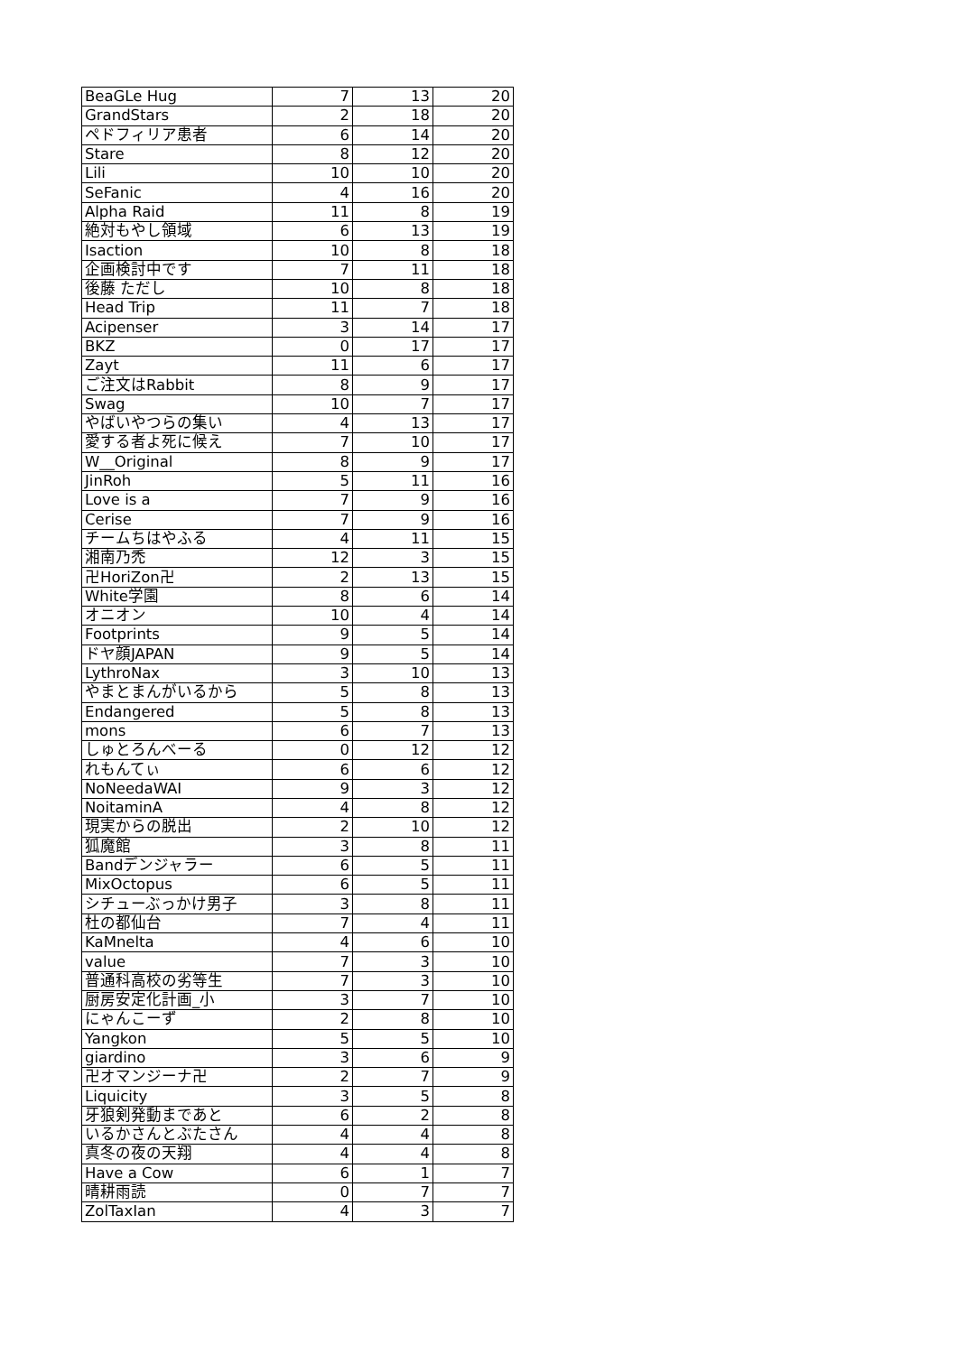| BeaGLe Hug | 7 | 13 | 20 |
| GrandStars | 2 | 18 | 20 |
| ペドフィリア患者 | 6 | 14 | 20 |
| Stare | 8 | 12 | 20 |
| Lili | 10 | 10 | 20 |
| SeFanic | 4 | 16 | 20 |
| Alpha Raid | 11 | 8 | 19 |
| 絶対もやし領域 | 6 | 13 | 19 |
| Isaction | 10 | 8 | 18 |
| 企画検討中です | 7 | 11 | 18 |
| 後藤 ただし | 10 | 8 | 18 |
| Head Trip | 11 | 7 | 18 |
| Acipenser | 3 | 14 | 17 |
| BKZ | 0 | 17 | 17 |
| Zayt | 11 | 6 | 17 |
| ご注文はRabbit | 8 | 9 | 17 |
| Swag | 10 | 7 | 17 |
| やばいやつらの集い | 4 | 13 | 17 |
| 愛する者よ死に候え | 7 | 10 | 17 |
| W__Original | 8 | 9 | 17 |
| JinRoh | 5 | 11 | 16 |
| Love is a | 7 | 9 | 16 |
| Cerise | 7 | 9 | 16 |
| チームちはやふる | 4 | 11 | 15 |
| 湘南乃禿 | 12 | 3 | 15 |
| 卍HoriZon卍 | 2 | 13 | 15 |
| White学園 | 8 | 6 | 14 |
| オニオン | 10 | 4 | 14 |
| Footprints | 9 | 5 | 14 |
| ドヤ顔JAPAN | 9 | 5 | 14 |
| LythroNax | 3 | 10 | 13 |
| やまとまんがいるから | 5 | 8 | 13 |
| Endangered | 5 | 8 | 13 |
| mons | 6 | 7 | 13 |
| しゅとろんべーる | 0 | 12 | 12 |
| れもんてぃ | 6 | 6 | 12 |
| NoNeedaWAI | 9 | 3 | 12 |
| NoitaminA | 4 | 8 | 12 |
| 現実からの脱出 | 2 | 10 | 12 |
| 狐魔館 | 3 | 8 | 11 |
| Bandデンジャラー | 6 | 5 | 11 |
| MixOctopus | 6 | 5 | 11 |
| シチューぶっかけ男子 | 3 | 8 | 11 |
| 杜の都仙台 | 7 | 4 | 11 |
| KaMnelta | 4 | 6 | 10 |
| value | 7 | 3 | 10 |
| 普通科高校の劣等生 | 7 | 3 | 10 |
| 厨房安定化計画_小 | 3 | 7 | 10 |
| にゃんこーず | 2 | 8 | 10 |
| Yangkon | 5 | 5 | 10 |
| giardino | 3 | 6 | 9 |
| 卍オマンジーナ卍 | 2 | 7 | 9 |
| Liquicity | 3 | 5 | 8 |
| 牙狼剣発動まであと | 6 | 2 | 8 |
| いるかさんとぶたさん | 4 | 4 | 8 |
| 真冬の夜の天翔 | 4 | 4 | 8 |
| Have a Cow | 6 | 1 | 7 |
| 晴耕雨読 | 0 | 7 | 7 |
| ZolTaxIan | 4 | 3 | 7 |